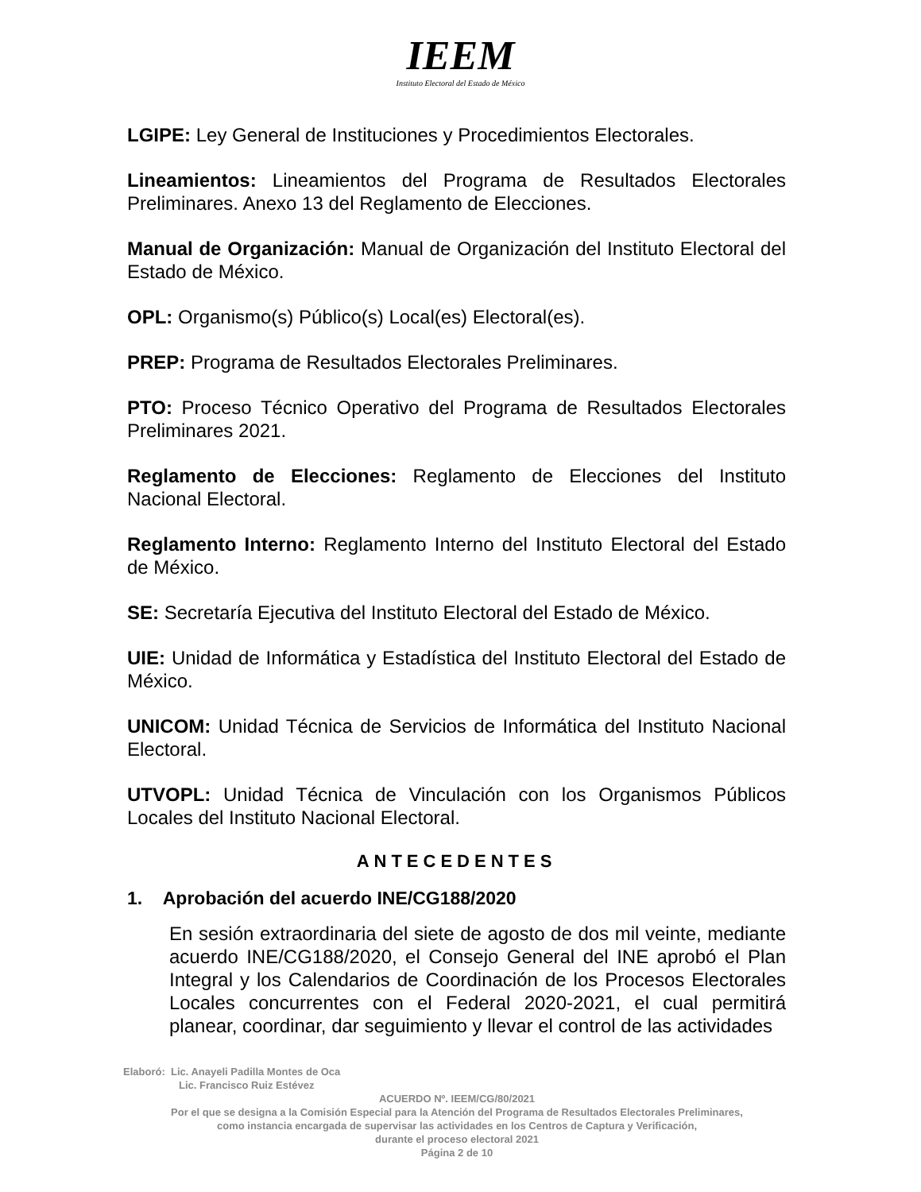IEEM
Instituto Electoral del Estado de México
LGIPE: Ley General de Instituciones y Procedimientos Electorales.
Lineamientos: Lineamientos del Programa de Resultados Electorales Preliminares. Anexo 13 del Reglamento de Elecciones.
Manual de Organización: Manual de Organización del Instituto Electoral del Estado de México.
OPL: Organismo(s) Público(s) Local(es) Electoral(es).
PREP: Programa de Resultados Electorales Preliminares.
PTO: Proceso Técnico Operativo del Programa de Resultados Electorales Preliminares 2021.
Reglamento de Elecciones: Reglamento de Elecciones del Instituto Nacional Electoral.
Reglamento Interno: Reglamento Interno del Instituto Electoral del Estado de México.
SE: Secretaría Ejecutiva del Instituto Electoral del Estado de México.
UIE: Unidad de Informática y Estadística del Instituto Electoral del Estado de México.
UNICOM: Unidad Técnica de Servicios de Informática del Instituto Nacional Electoral.
UTVOPL: Unidad Técnica de Vinculación con los Organismos Públicos Locales del Instituto Nacional Electoral.
ANTECEDENTES
1. Aprobación del acuerdo INE/CG188/2020
En sesión extraordinaria del siete de agosto de dos mil veinte, mediante acuerdo INE/CG188/2020, el Consejo General del INE aprobó el Plan Integral y los Calendarios de Coordinación de los Procesos Electorales Locales concurrentes con el Federal 2020-2021, el cual permitirá planear, coordinar, dar seguimiento y llevar el control de las actividades
Elaboró: Lic. Anayeli Padilla Montes de Oca
Lic. Francisco Ruiz Estévez
ACUERDO Nº. IEEM/CG/80/2021
Por el que se designa a la Comisión Especial para la Atención del Programa de Resultados Electorales Preliminares,
como instancia encargada de supervisar las actividades en los Centros de Captura y Verificación,
durante el proceso electoral 2021
Página 2 de 10